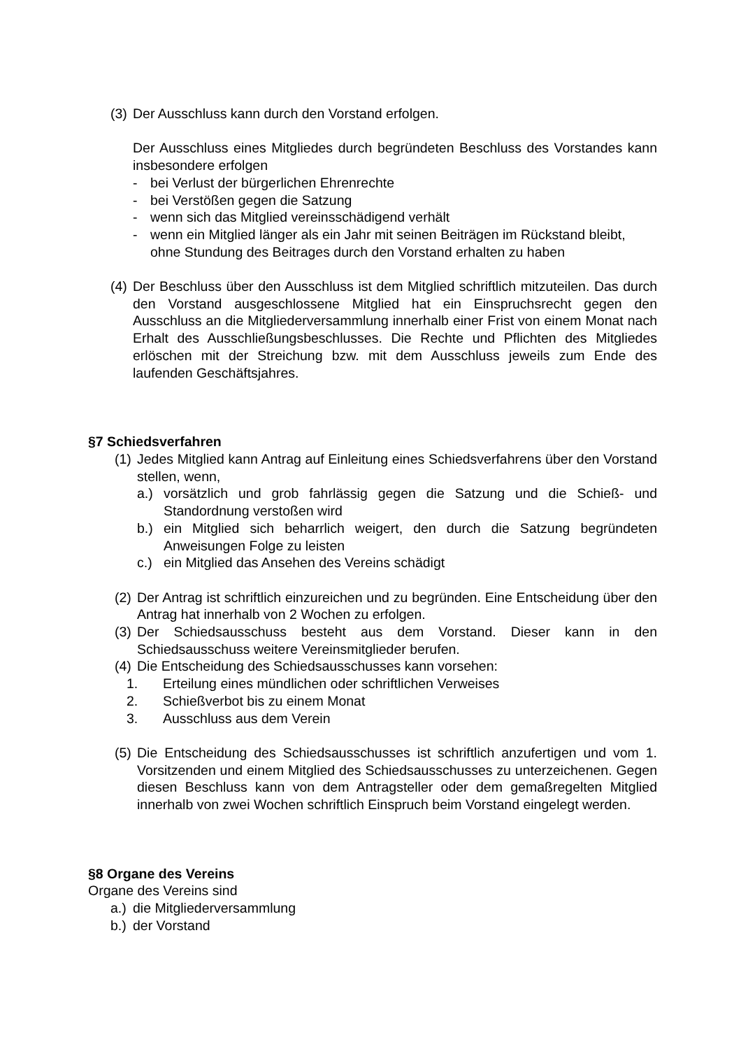(3) Der Ausschluss kann durch den Vorstand erfolgen.
Der Ausschluss eines Mitgliedes durch begründeten Beschluss des Vorstandes kann insbesondere erfolgen
- bei Verlust der bürgerlichen Ehrenrechte
- bei Verstößen gegen die Satzung
- wenn sich das Mitglied vereinsschädigend verhält
- wenn ein Mitglied länger als ein Jahr mit seinen Beiträgen im Rückstand bleibt, ohne Stundung des Beitrages durch den Vorstand erhalten zu haben
(4) Der Beschluss über den Ausschluss ist dem Mitglied schriftlich mitzuteilen. Das durch den Vorstand ausgeschlossene Mitglied hat ein Einspruchsrecht gegen den Ausschluss an die Mitgliederversammlung innerhalb einer Frist von einem Monat nach Erhalt des Ausschließungsbeschlusses. Die Rechte und Pflichten des Mitgliedes erlöschen mit der Streichung bzw. mit dem Ausschluss jeweils zum Ende des laufenden Geschäftsjahres.
§7 Schiedsverfahren
(1) Jedes Mitglied kann Antrag auf Einleitung eines Schiedsverfahrens über den Vorstand stellen, wenn,
a.) vorsätzlich und grob fahrlässig gegen die Satzung und die Schieß- und Standordnung verstoßen wird
b.) ein Mitglied sich beharrlich weigert, den durch die Satzung begründeten Anweisungen Folge zu leisten
c.) ein Mitglied das Ansehen des Vereins schädigt
(2) Der Antrag ist schriftlich einzureichen und zu begründen. Eine Entscheidung über den Antrag hat innerhalb von 2 Wochen zu erfolgen.
(3) Der Schiedsausschuss besteht aus dem Vorstand. Dieser kann in den Schiedsausschuss weitere Vereinsmitglieder berufen.
(4) Die Entscheidung des Schiedsausschusses kann vorsehen:
1. Erteilung eines mündlichen oder schriftlichen Verweises
2. Schießverbot bis zu einem Monat
3. Ausschluss aus dem Verein
(5) Die Entscheidung des Schiedsausschusses ist schriftlich anzufertigen und vom 1. Vorsitzenden und einem Mitglied des Schiedsausschusses zu unterzeichenen. Gegen diesen Beschluss kann von dem Antragsteller oder dem gemaßregelten Mitglied innerhalb von zwei Wochen schriftlich Einspruch beim Vorstand eingelegt werden.
§8 Organe des Vereins
Organe des Vereins sind
a.) die Mitgliederversammlung
b.) der Vorstand